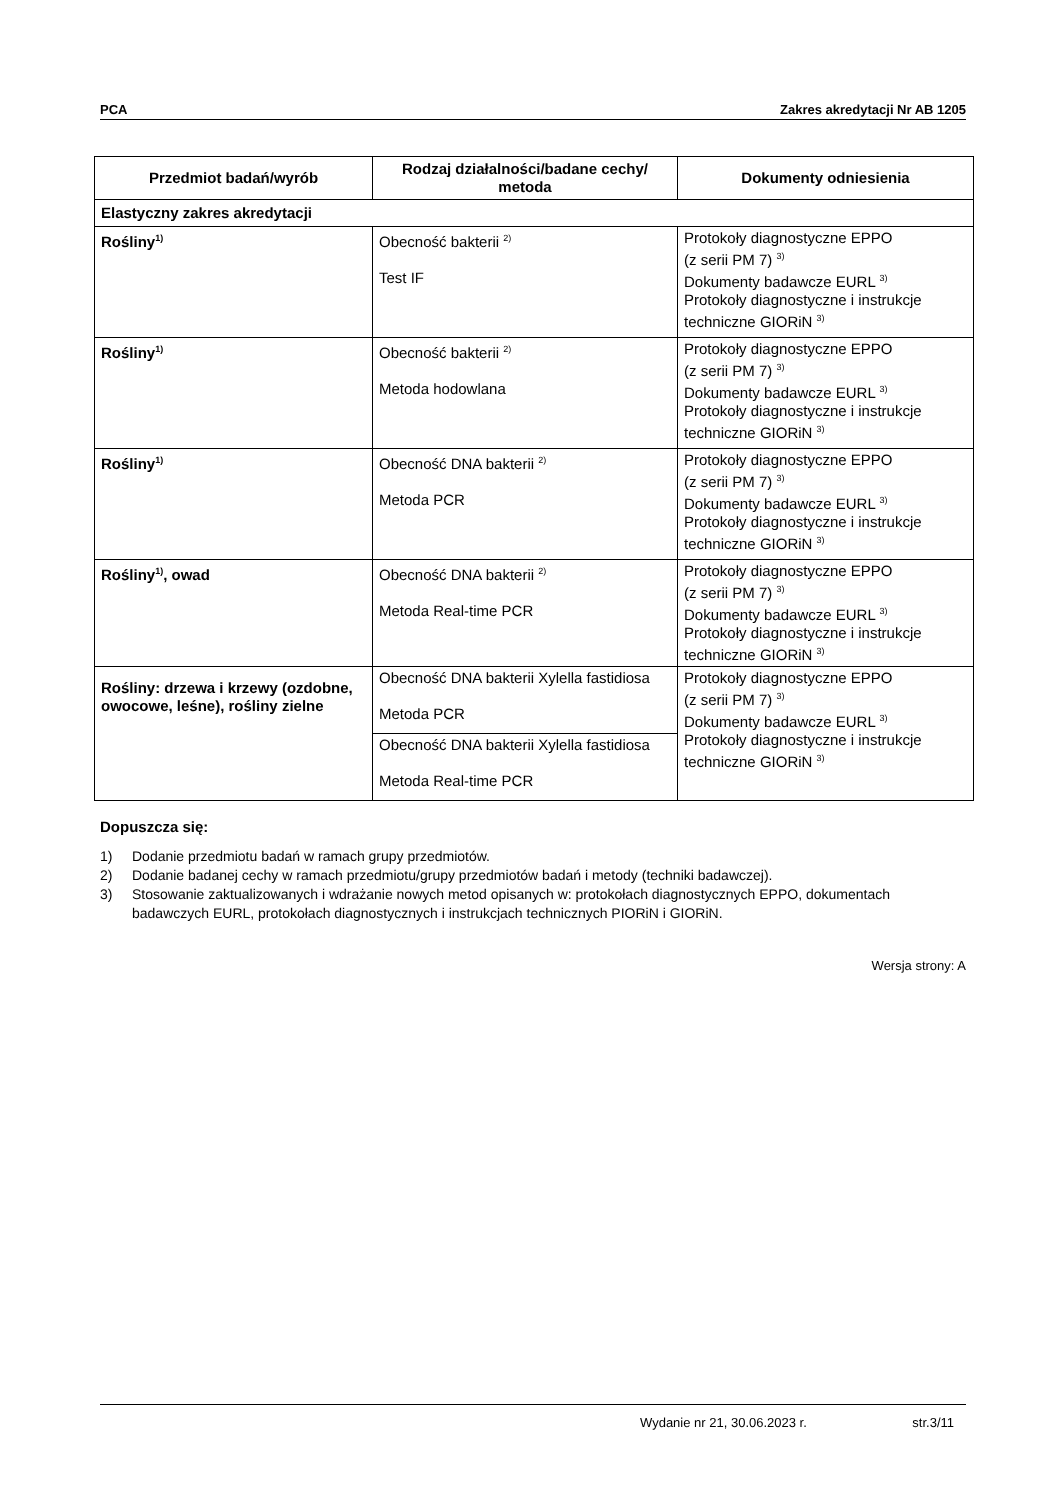PCA Zakres akredytacji Nr AB 1205
| Przedmiot badań/wyrób | Rodzaj działalności/badane cechy/ metoda | Dokumenty odniesienia |
| --- | --- | --- |
| Elastyczny zakres akredytacji | | |
| Rośliny<sup>1)</sup> | Obecność bakterii <sup>2)</sup> Test IF | Protokoły diagnostyczne EPPO (z serii PM 7) <sup>3)</sup> Dokumenty badawcze EURL <sup>3)</sup> Protokoły diagnostyczne i instrukcje techniczne GIORiN <sup>3)</sup> |
| Rośliny<sup>1)</sup> | Obecność bakterii <sup>2)</sup> Metoda hodowlana | Protokoły diagnostyczne EPPO (z serii PM 7) <sup>3)</sup> Dokumenty badawcze EURL <sup>3)</sup> Protokoły diagnostyczne i instrukcje techniczne GIORiN <sup>3)</sup> |
| Rośliny<sup>1)</sup> | Obecność DNA bakterii <sup>2)</sup> Metoda PCR | Protokoły diagnostyczne EPPO (z serii PM 7) <sup>3)</sup> Dokumenty badawcze EURL <sup>3)</sup> Protokoły diagnostyczne i instrukcje techniczne GIORiN <sup>3)</sup> |
| Rośliny<sup>1)</sup>, owad | Obecność DNA bakterii <sup>2)</sup> Metoda Real-time PCR | Protokoły diagnostyczne EPPO (z serii PM 7) <sup>3)</sup> Dokumenty badawcze EURL <sup>3)</sup> Protokoły diagnostyczne i instrukcje techniczne GIORiN <sup>3)</sup> |
| Rośliny: drzewa i krzewy (ozdobne, owocowe, leśne), rośliny zielne | Obecność DNA bakterii Xylella fastidiosa Metoda PCR | Protokoły diagnostyczne EPPO (z serii PM 7) <sup>3)</sup> Dokumenty badawcze EURL <sup>3)</sup> Protokoły diagnostyczne i instrukcje techniczne GIORiN <sup>3)</sup> |
| | Obecność DNA bakterii Xylella fastidiosa Metoda Real-time PCR | |
Dopuszcza się:
1) Dodanie przedmiotu badań w ramach grupy przedmiotów.
2) Dodanie badanej cechy w ramach przedmiotu/grupy przedmiotów badań i metody (techniki badawczej).
3) Stosowanie zaktualizowanych i wdrażanie nowych metod opisanych w: protokołach diagnostycznych EPPO, dokumentach badawczych EURL, protokołach diagnostycznych i instrukcjach technicznych PIORiN i GIORiN.
Wersja strony: A
Wydanie nr 21, 30.06.2023 r. str.3/11